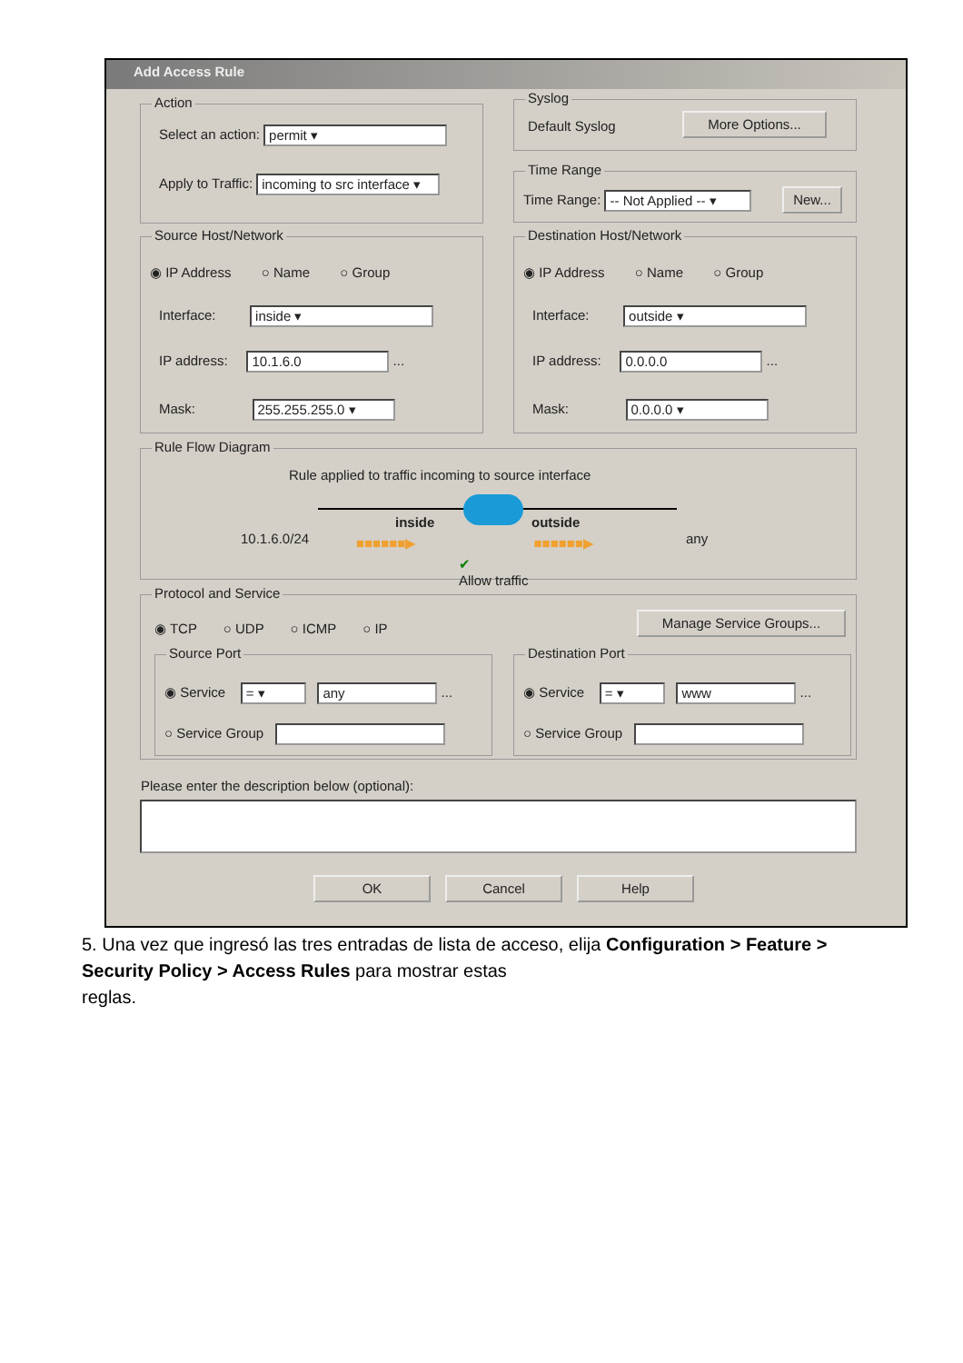Add Access Rule
Action
Select an action: permit ▾
Apply to Traffic: incoming to src interface ▾
Syslog
Default Syslog More Options...
Time Range
Time Range: -- Not Applied -- ▾ New...
Source Host/Network
◉ IP Address ○ Name ○ Group
Interface: inside ▾
IP address: 10.1.6.0 ...
Mask: 255.255.255.0 ▾
Destination Host/Network
◉ IP Address ○ Name ○ Group
Interface: outside ▾
IP address: 0.0.0.0 ...
Mask: 0.0.0.0 ▾
Rule Flow Diagram
Rule applied to traffic incoming to source interface
inside outside
10.1.6.0/24 any
■■■■■■▶ ■■■■■■▶
✔
Allow traffic
Protocol and Service
◉ TCP ○ UDP ○ ICMP ○ IP
Manage Service Groups...
Source Port
◉ Service = ▾ any ...
○ Service Group
Destination Port
◉ Service = ▾ www ...
○ Service Group
Please enter the description below (optional):
OK Cancel Help
5. Una vez que ingresó las tres entradas de lista de acceso, elija Configuration > Feature > Security Policy > Access Rules para mostrar estas
reglas.